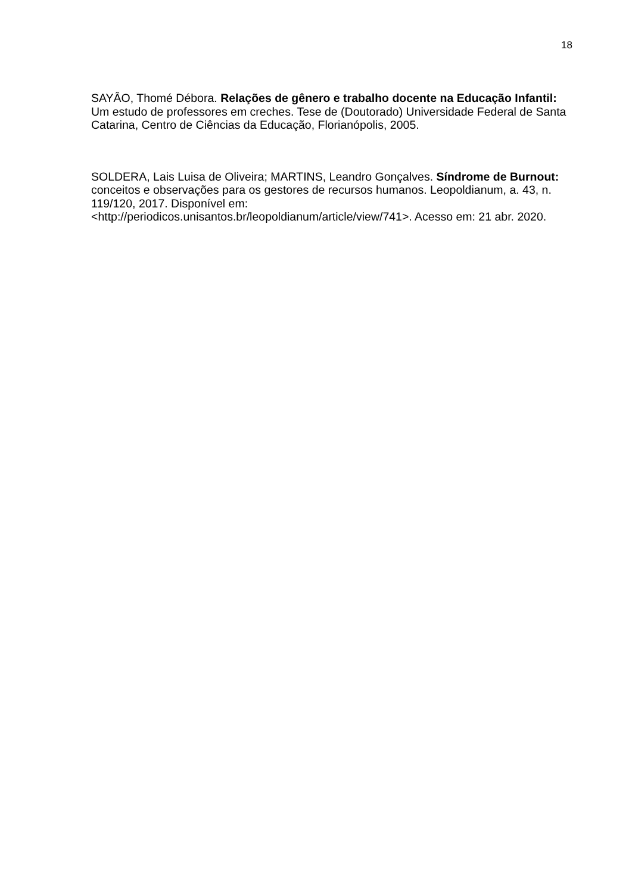18
SAYÂO, Thomé Débora. Relações de gênero e trabalho docente na Educação Infantil: Um estudo de professores em creches. Tese de (Doutorado) Universidade Federal de Santa Catarina, Centro de Ciências da Educação, Florianópolis, 2005.
SOLDERA, Lais Luisa de Oliveira; MARTINS, Leandro Gonçalves. Síndrome de Burnout: conceitos e observações para os gestores de recursos humanos. Leopoldianum, a. 43, n. 119/120, 2017. Disponível em: <http://periodicos.unisantos.br/leopoldianum/article/view/741>. Acesso em: 21 abr. 2020.